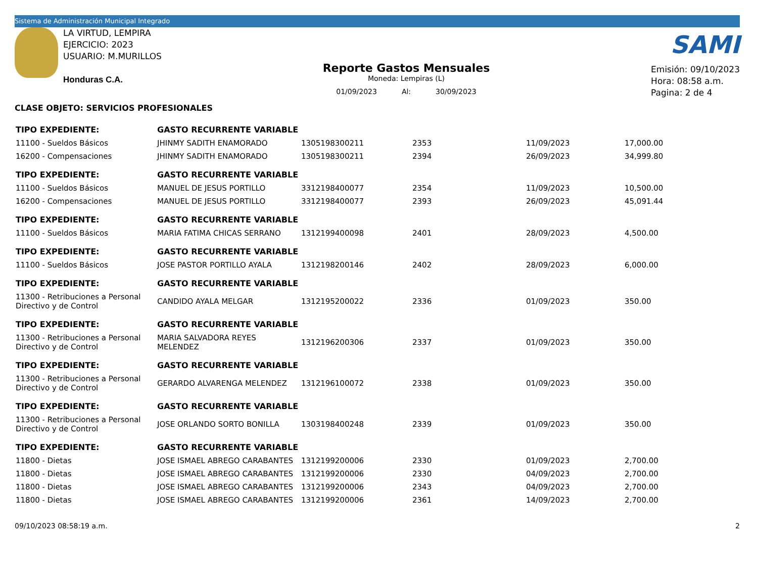Sistema de Administración Municipal Integrado
LA VIRTUD, LEMPIRA
EJERCICIO: 2023
USUARIO: M.MURILLOS
Honduras C.A.
Reporte Gastos Mensuales
Moneda: Lempiras (L)
01/09/2023 Al: 30/09/2023
SAMI
Emisión: 09/10/2023
Hora: 08:58 a.m.
Pagina: 2 de 4
CLASE OBJETO: SERVICIOS PROFESIONALES
| TIPO EXPEDIENTE: | GASTO RECURRENTE VARIABLE | | | | |
| 11100 - Sueldos Básicos | JHINMY SADITH ENAMORADO | 1305198300211 | 2353 | 11/09/2023 | 17,000.00 |
| 16200 - Compensaciones | JHINMY SADITH ENAMORADO | 1305198300211 | 2394 | 26/09/2023 | 34,999.80 |
| TIPO EXPEDIENTE: | GASTO RECURRENTE VARIABLE | | | | |
| 11100 - Sueldos Básicos | MANUEL DE JESUS PORTILLO | 3312198400077 | 2354 | 11/09/2023 | 10,500.00 |
| 16200 - Compensaciones | MANUEL DE JESUS PORTILLO | 3312198400077 | 2393 | 26/09/2023 | 45,091.44 |
| TIPO EXPEDIENTE: | GASTO RECURRENTE VARIABLE | | | | |
| 11100 - Sueldos Básicos | MARIA FATIMA CHICAS SERRANO | 1312199400098 | 2401 | 28/09/2023 | 4,500.00 |
| TIPO EXPEDIENTE: | GASTO RECURRENTE VARIABLE | | | | |
| 11100 - Sueldos Básicos | JOSE PASTOR PORTILLO AYALA | 1312198200146 | 2402 | 28/09/2023 | 6,000.00 |
| TIPO EXPEDIENTE: | GASTO RECURRENTE VARIABLE | | | | |
| 11300 - Retribuciones a Personal Directivo y de Control | CANDIDO AYALA MELGAR | 1312195200022 | 2336 | 01/09/2023 | 350.00 |
| TIPO EXPEDIENTE: | GASTO RECURRENTE VARIABLE | | | | |
| 11300 - Retribuciones a Personal Directivo y de Control | MARIA SALVADORA REYES MELENDEZ | 1312196200306 | 2337 | 01/09/2023 | 350.00 |
| TIPO EXPEDIENTE: | GASTO RECURRENTE VARIABLE | | | | |
| 11300 - Retribuciones a Personal Directivo y de Control | GERARDO ALVARENGA MELENDEZ | 1312196100072 | 2338 | 01/09/2023 | 350.00 |
| TIPO EXPEDIENTE: | GASTO RECURRENTE VARIABLE | | | | |
| 11300 - Retribuciones a Personal Directivo y de Control | JOSE ORLANDO SORTO BONILLA | 1303198400248 | 2339 | 01/09/2023 | 350.00 |
| TIPO EXPEDIENTE: | GASTO RECURRENTE VARIABLE | | | | |
| 11800 - Dietas | JOSE ISMAEL ABREGO CARABANTES | 1312199200006 | 2330 | 01/09/2023 | 2,700.00 |
| 11800 - Dietas | JOSE ISMAEL ABREGO CARABANTES | 1312199200006 | 2330 | 04/09/2023 | 2,700.00 |
| 11800 - Dietas | JOSE ISMAEL ABREGO CARABANTES | 1312199200006 | 2343 | 04/09/2023 | 2,700.00 |
| 11800 - Dietas | JOSE ISMAEL ABREGO CARABANTES | 1312199200006 | 2361 | 14/09/2023 | 2,700.00 |
09/10/2023 08:58:19 a.m. 2